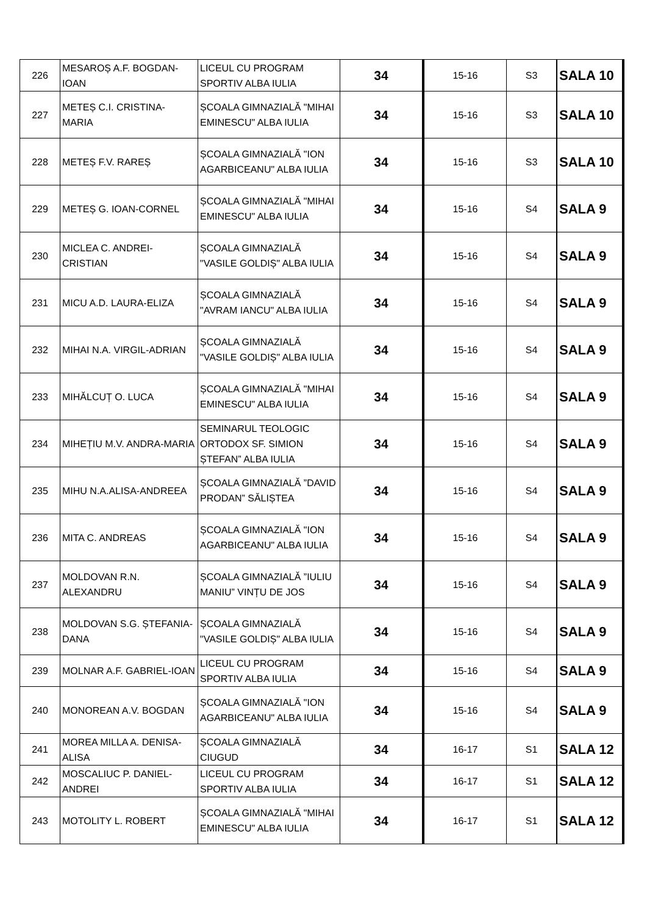| 226 | MESAROȘ A.F. BOGDAN-IOAN | LICEUL CU PROGRAM SPORTIV ALBA IULIA | 34 | 15-16 | S3 | SALA 10 |
| 227 | METEȘ C.I. CRISTINA-MARIA | ȘCOALA GIMNAZIALĂ "MIHAI EMINESCU" ALBA IULIA | 34 | 15-16 | S3 | SALA 10 |
| 228 | METEȘ F.V. RAREȘ | ȘCOALA GIMNAZIALĂ "ION AGARBICEANU" ALBA IULIA | 34 | 15-16 | S3 | SALA 10 |
| 229 | METEȘ G. IOAN-CORNEL | ȘCOALA GIMNAZIALĂ "MIHAI EMINESCU" ALBA IULIA | 34 | 15-16 | S4 | SALA 9 |
| 230 | MICLEA C. ANDREI-CRISTIAN | ȘCOALA GIMNAZIALĂ "VASILE GOLDIȘ" ALBA IULIA | 34 | 15-16 | S4 | SALA 9 |
| 231 | MICU A.D. LAURA-ELIZA | ȘCOALA GIMNAZIALĂ "AVRAM IANCU" ALBA IULIA | 34 | 15-16 | S4 | SALA 9 |
| 232 | MIHAI N.A. VIRGIL-ADRIAN | ȘCOALA GIMNAZIALĂ "VASILE GOLDIȘ" ALBA IULIA | 34 | 15-16 | S4 | SALA 9 |
| 233 | MIHĂLCUȚ O. LUCA | ȘCOALA GIMNAZIALĂ "MIHAI EMINESCU" ALBA IULIA | 34 | 15-16 | S4 | SALA 9 |
| 234 | MIHEȚIU M.V. ANDRA-MARIA | SEMINARUL TEOLOGIC ORTODOX SF. SIMION ȘTEFAN” ALBA IULIA | 34 | 15-16 | S4 | SALA 9 |
| 235 | MIHU N.A.ALISA-ANDREEA | ȘCOALA GIMNAZIALĂ ”DAVID PRODAN” SĂLIȘTEA | 34 | 15-16 | S4 | SALA 9 |
| 236 | MITA C. ANDREAS | ȘCOALA GIMNAZIALĂ "ION AGARBICEANU" ALBA IULIA | 34 | 15-16 | S4 | SALA 9 |
| 237 | MOLDOVAN R.N. ALEXANDRU | ȘCOALA GIMNAZIALĂ ”IULIU MANIU” VINȚU DE JOS | 34 | 15-16 | S4 | SALA 9 |
| 238 | MOLDOVAN S.G. ȘTEFANIA-DANA | ȘCOALA GIMNAZIALĂ "VASILE GOLDIȘ" ALBA IULIA | 34 | 15-16 | S4 | SALA 9 |
| 239 | MOLNAR A.F. GABRIEL-IOAN | LICEUL CU PROGRAM SPORTIV ALBA IULIA | 34 | 15-16 | S4 | SALA 9 |
| 240 | MONOREAN A.V. BOGDAN | ȘCOALA GIMNAZIALĂ "ION AGARBICEANU" ALBA IULIA | 34 | 15-16 | S4 | SALA 9 |
| 241 | MOREA MILLA A. DENISA-ALISA | ȘCOALA GIMNAZIALĂ CIUGUD | 34 | 16-17 | S1 | SALA 12 |
| 242 | MOSCALIUC P. DANIEL-ANDREI | LICEUL CU PROGRAM SPORTIV ALBA IULIA | 34 | 16-17 | S1 | SALA 12 |
| 243 | MOTOLITY L. ROBERT | ȘCOALA GIMNAZIALĂ "MIHAI EMINESCU" ALBA IULIA | 34 | 16-17 | S1 | SALA 12 |